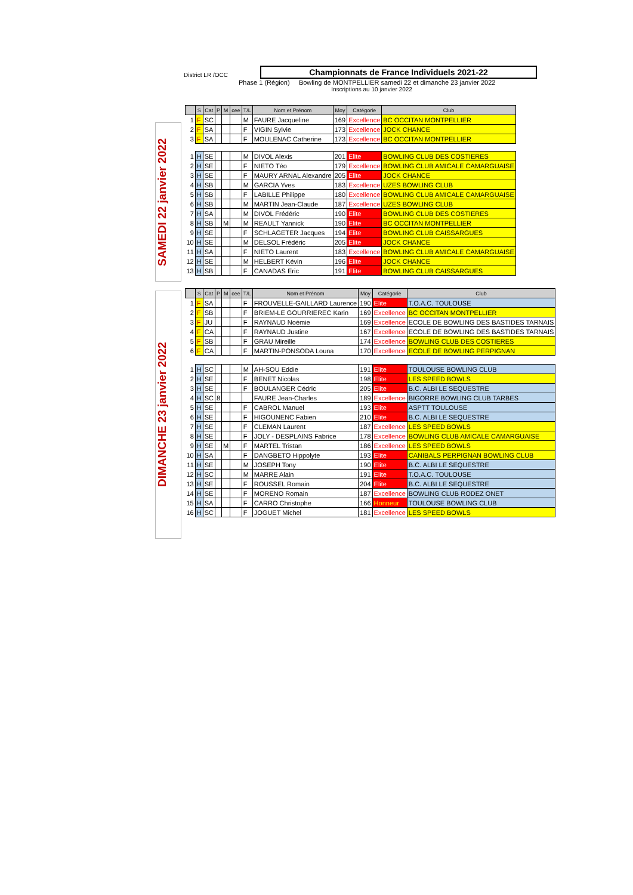District LR /OCC
Championnats de France Individuels 2021-22
Phase 1 (Région) Bowling de MONTPELLIER samedi 22 et dimanche 23 janvier 2022
Inscriptions au 10 janvier 2022
SAMEDI 22 janvier 2022
DIMANCHE 23 janvier 2022
| | S | Cat | P | M | cee | T/L | Nom et Prénom | Moy | Catégorie | Club |
| --- | --- | --- | --- | --- | --- | --- | --- | --- | --- | --- |
| 1 | F | SC | | | | M | FAURE Jacqueline | 169 | Excellence | BC OCCITAN MONTPELLIER |
| 2 | F | SA | | | | F | VIGIN Sylvie | 173 | Excellence | JOCK CHANCE |
| 3 | F | SA | | | | F | MOULENAC Catherine | 173 | Excellence | BC OCCITAN MONTPELLIER |
| 1 | H | SE | | | | M | DIVOL Alexis | 201 | Elite | BOWLING CLUB DES COSTIERES |
| 2 | H | SE | | | | F | NIETO Téo | 179 | Excellence | BOWLING CLUB AMICALE CAMARGUAISE |
| 3 | H | SE | | | | F | MAURY ARNAL Alexandre | 205 | Elite | JOCK CHANCE |
| 4 | H | SB | | | | M | GARCIA Yves | 183 | Excellence | UZES BOWLING CLUB |
| 5 | H | SB | | | | F | LABILLE Philippe | 180 | Excellence | BOWLING CLUB AMICALE CAMARGUAISE |
| 6 | H | SB | | | | M | MARTIN Jean-Claude | 187 | Excellence | UZES BOWLING CLUB |
| 7 | H | SA | | | | M | DIVOL Frédéric | 190 | Elite | BOWLING CLUB DES COSTIERES |
| 8 | H | SB | | M | | M | REAULT Yannick | 190 | Elite | BC OCCITAN MONTPELLIER |
| 9 | H | SE | | | | F | SCHLAGETER Jacques | 194 | Elite | BOWLING CLUB CAISSARGUES |
| 10 | H | SE | | | | M | DELSOL Frédéric | 205 | Elite | JOCK CHANCE |
| 11 | H | SA | | | | F | NIETO Laurent | 183 | Excellence | BOWLING CLUB AMICALE CAMARGUAISE |
| 12 | H | SE | | | | M | HELBERT Kévin | 196 | Elite | JOCK CHANCE |
| 13 | H | SB | | | | F | CANADAS Eric | 191 | Elite | BOWLING CLUB CAISSARGUES |
| | S | Cat | P | M | cee | T/L | Nom et Prénom | Moy | Catégorie | Club |
| --- | --- | --- | --- | --- | --- | --- | --- | --- | --- | --- |
| 1 | F | SA | | | | F | FROUVELLE-GAILLARD Laurence | 190 | Elite | T.O.A.C. TOULOUSE |
| 2 | F | SB | | | | F | BRIEM-LE GOURRIEREC Karin | 169 | Excellence | BC OCCITAN MONTPELLIER |
| 3 | F | JU | | | | F | RAYNAUD Noémie | 169 | Excellence | ECOLE DE BOWLING DES BASTIDES TARNAIS |
| 4 | F | CA | | | | F | RAYNAUD Justine | 167 | Excellence | ECOLE DE BOWLING DES BASTIDES TARNAIS |
| 5 | F | SB | | | | F | GRAU Mireille | 174 | Excellence | BOWLING CLUB DES COSTIERES |
| 6 | F | CA | | | | F | MARTIN-PONSODA Louna | 170 | Excellence | ECOLE DE BOWLING PERPIGNAN |
| 1 | H | SC | | | | M | AH-SOU Eddie | 191 | Elite | TOULOUSE BOWLING CLUB |
| 2 | H | SE | | | | F | BENET Nicolas | 198 | Elite | LES SPEED BOWLS |
| 3 | H | SE | | | | F | BOULANGER Cédric | 205 | Elite | B.C. ALBI LE SEQUESTRE |
| 4 | H | SC | 8 | | | | FAURE Jean-Charles | 189 | Excellence | BIGORRE BOWLING CLUB TARBES |
| 5 | H | SE | | | | F | CABROL Manuel | 193 | Elite | ASPTT TOULOUSE |
| 6 | H | SE | | | | F | HIGOUNENC Fabien | 210 | Elite | B.C. ALBI LE SEQUESTRE |
| 7 | H | SE | | | | F | CLEMAN Laurent | 187 | Excellence | LES SPEED BOWLS |
| 8 | H | SE | | | | F | JOLY - DESPLAINS Fabrice | 178 | Excellence | BOWLING CLUB AMICALE CAMARGUAISE |
| 9 | H | SE | | M | | F | MARTEL Tristan | 186 | Excellence | LES SPEED BOWLS |
| 10 | H | SA | | | | F | DANGBETO Hippolyte | 193 | Elite | CANIBALS PERPIGNAN BOWLING CLUB |
| 11 | H | SE | | | | M | JOSEPH Tony | 190 | Elite | B.C. ALBI LE SEQUESTRE |
| 12 | H | SC | | | | M | MARRE Alain | 191 | Elite | T.O.A.C. TOULOUSE |
| 13 | H | SE | | | | F | ROUSSEL Romain | 204 | Elite | B.C. ALBI LE SEQUESTRE |
| 14 | H | SE | | | | F | MORENO Romain | 187 | Excellence | BOWLING CLUB RODEZ ONET |
| 15 | H | SA | | | | F | CARRO Christophe | 166 | Honneur | TOULOUSE BOWLING CLUB |
| 16 | H | SC | | | | F | JOGUET Michel | 181 | Excellence | LES SPEED BOWLS |